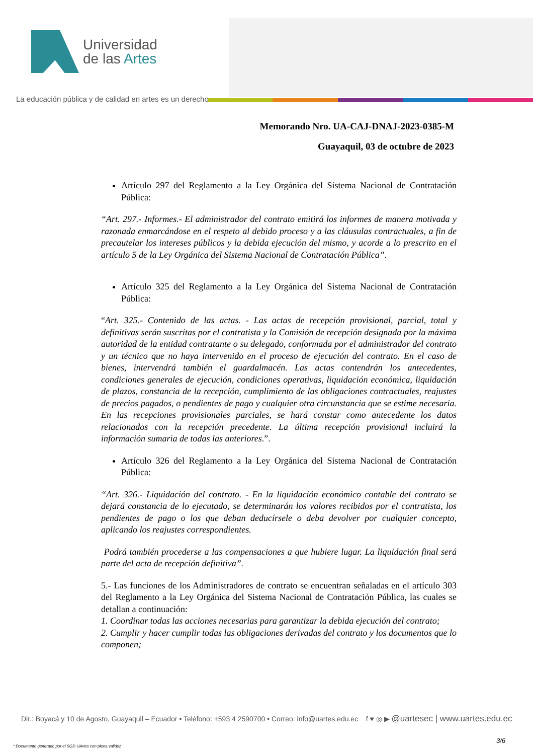Universidad
de las Artes
La educación pública y de calidad en artes es un derecho
Memorando Nro. UA-CAJ-DNAJ-2023-0385-M
Guayaquil, 03 de octubre de 2023
Artículo 297 del Reglamento a la Ley Orgánica del Sistema Nacional de Contratación Pública:
“Art. 297.- Informes.- El administrador del contrato emitirá los informes de manera motivada y razonada enmarcándose en el respeto al debido proceso y a las cláusulas contractuales, a fin de precautelar los intereses públicos y la debida ejecución del mismo, y acorde a lo prescrito en el artículo 5 de la Ley Orgánica del Sistema Nacional de Contratación Pública”.
Artículo 325 del Reglamento a la Ley Orgánica del Sistema Nacional de Contratación Pública:
“Art. 325.- Contenido de las actas. - Las actas de recepción provisional, parcial, total y definitivas serán suscritas por el contratista y la Comisión de recepción designada por la máxima autoridad de la entidad contratante o su delegado, conformada por el administrador del contrato y un técnico que no haya intervenido en el proceso de ejecución del contrato. En el caso de bienes, intervendrá también el guardalmacén. Las actas contendrán los antecedentes, condiciones generales de ejecución, condiciones operativas, liquidación económica, liquidación de plazos, constancia de la recepción, cumplimiento de las obligaciones contractuales, reajustes de precios pagados, o pendientes de pago y cualquier otra circunstancia que se estime necesaria. En las recepciones provisionales parciales, se hará constar como antecedente los datos relacionados con la recepción precedente. La última recepción provisional incluirá la información sumaria de todas las anteriores.”.
Artículo 326 del Reglamento a la Ley Orgánica del Sistema Nacional de Contratación Pública:
“Art. 326.- Liquidación del contrato. - En la liquidación económico contable del contrato se dejará constancia de lo ejecutado, se determinarán los valores recibidos por el contratista, los pendientes de pago o los que deban deducírsele o deba devolver por cualquier concepto, aplicando los reajustes correspondientes.
Podrá también procederse a las compensaciones a que hubiere lugar. La liquidación final será parte del acta de recepción definitiva”.
5.- Las funciones de los Administradores de contrato se encuentran señaladas en el artículo 303 del Reglamento a la Ley Orgánica del Sistema Nacional de Contratación Pública, las cuales se detallan a continuación:
1. Coordinar todas las acciones necesarias para garantizar la debida ejecución del contrato;
2. Cumplir y hacer cumplir todas las obligaciones derivadas del contrato y los documentos que lo componen;
Dir.: Boyacá y 10 de Agosto, Guayaquil – Ecuador • Teléfono: +593 4 2590700 • Correo: info@uartes.edu.ec f ♥ ◎ ▶ @uartesec | www.uartes.edu.ec
3/6
* Documento generado por el SGD UArtes con plena validez